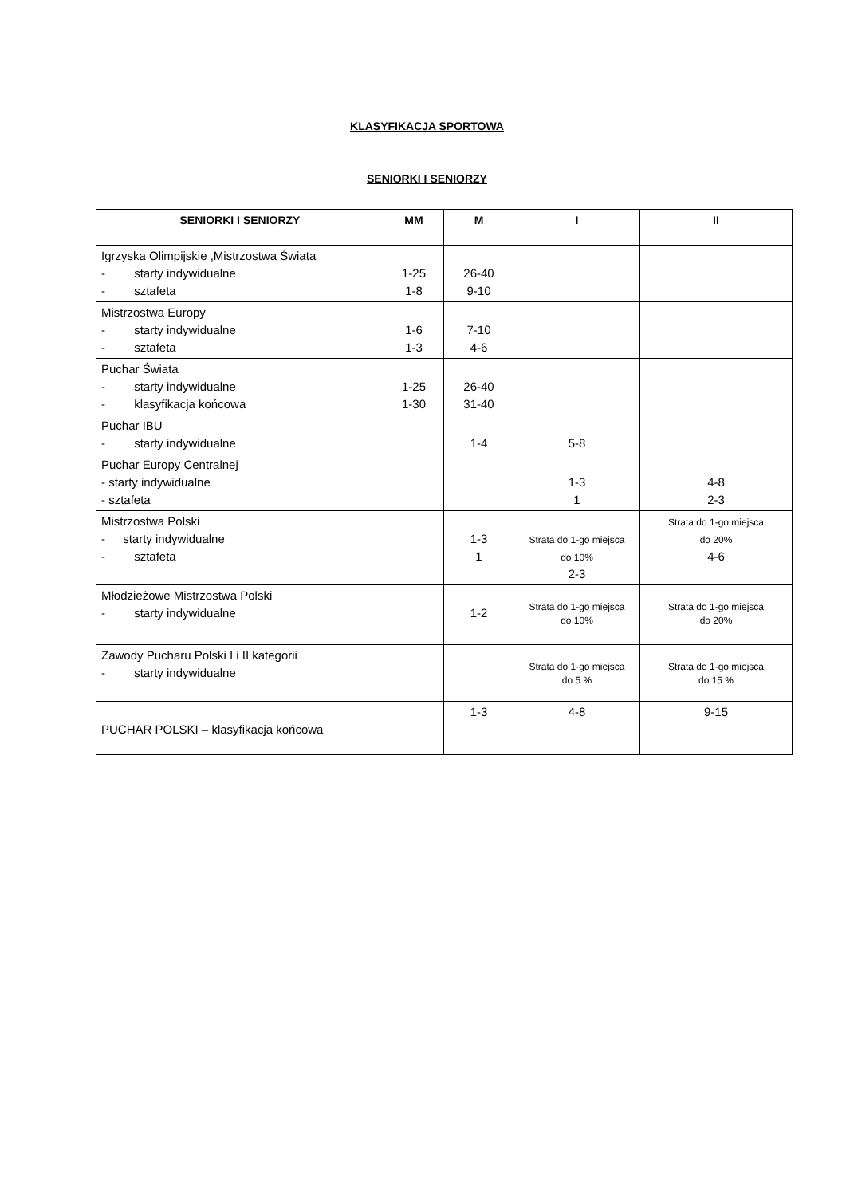KLASYFIKACJA SPORTOWA
SENIORKI I SENIORZY
| SENIORKI I SENIORZY | MM | M | I | II |
| --- | --- | --- | --- | --- |
| Igrzyska Olimpijskie ,Mistrzostwa Świata - starty indywidualne - sztafeta | 1-25 1-8 | 26-40 9-10 | | |
| Mistrzostwa Europy - starty indywidualne - sztafeta | 1-6 1-3 | 7-10 4-6 | | |
| Puchar Świata - starty indywidualne - klasyfikacja końcowa | 1-25 1-30 | 26-40 31-40 | | |
| Puchar IBU - starty indywidualne | | 1-4 | 5-8 | |
| Puchar Europy Centralnej - starty indywidualne - sztafeta | | | 1-3 1 | 4-8 2-3 |
| Mistrzostwa Polski - starty indywidualne - sztafeta | | 1-3 1 | Strata do 1-go miejsca do 10% 2-3 | Strata do 1-go miejsca do 20% 4-6 |
| Młodzieżowe Mistrzostwa Polski - starty indywidualne | | 1-2 | Strata do 1-go miejsca do 10% | Strata do 1-go miejsca do 20% |
| Zawody Pucharu Polski I i II kategorii - starty indywidualne | | | Strata do 1-go miejsca do 5 % | Strata do 1-go miejsca do 15 % |
| PUCHAR POLSKI – klasyfikacja końcowa | | 1-3 | 4-8 | 9-15 |